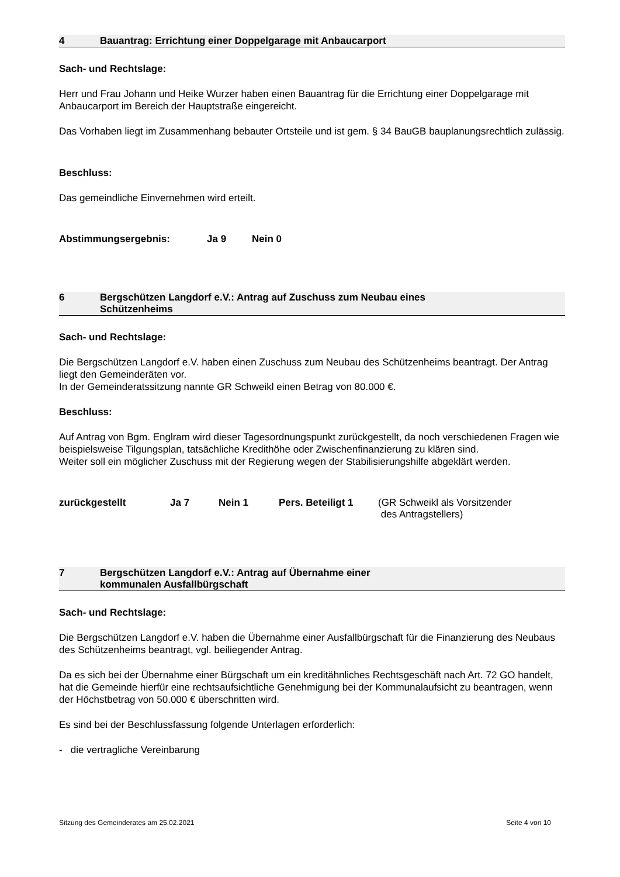4 Bauantrag: Errichtung einer Doppelgarage mit Anbaucarport
Sach- und Rechtslage:
Herr und Frau Johann und Heike Wurzer haben einen Bauantrag für die Errichtung einer Doppelgarage mit Anbaucarport im Bereich der Hauptstraße eingereicht.
Das Vorhaben liegt im Zusammenhang bebauter Ortsteile und ist gem. § 34 BauGB bauplanungsrechtlich zulässig.
Beschluss:
Das gemeindliche Einvernehmen wird erteilt.
Abstimmungsergebnis: Ja 9 Nein 0
6 Bergschützen Langdorf e.V.: Antrag auf Zuschuss zum Neubau eines
Schützenheims
Sach- und Rechtslage:
Die Bergschützen Langdorf e.V. haben einen Zuschuss zum Neubau des Schützenheims beantragt. Der Antrag liegt den Gemeinderäten vor.
In der Gemeinderatssitzung nannte GR Schweikl einen Betrag von 80.000 €.
Beschluss:
Auf Antrag von Bgm. Englram wird dieser Tagesordnungspunkt zurückgestellt, da noch verschiedenen Fragen wie beispielsweise Tilgungsplan, tatsächliche Kredithöhe oder Zwischenfinanzierung zu klären sind.
Weiter soll ein möglicher Zuschuss mit der Regierung wegen der Stabilisierungshilfe abgeklärt werden.
zurückgestellt Ja 7 Nein 1 Pers. Beteiligt 1 (GR Schweikl als Vorsitzender
des Antragstellers)
7 Bergschützen Langdorf e.V.: Antrag auf Übernahme einer
kommunalen Ausfallbürgschaft
Sach- und Rechtslage:
Die Bergschützen Langdorf e.V. haben die Übernahme einer Ausfallbürgschaft für die Finanzierung des Neubaus des Schützenheims beantragt, vgl. beiliegender Antrag.
Da es sich bei der Übernahme einer Bürgschaft um ein kreditähnliches Rechtsgeschäft nach Art. 72 GO handelt, hat die Gemeinde hierfür eine rechtsaufsichtliche Genehmigung bei der Kommunalaufsicht zu beantragen, wenn der Höchstbetrag von 50.000 € überschritten wird.
Es sind bei der Beschlussfassung folgende Unterlagen erforderlich:
- die vertragliche Vereinbarung
Sitzung des Gemeinderates am 25.02.2021 Seite 4 von 10